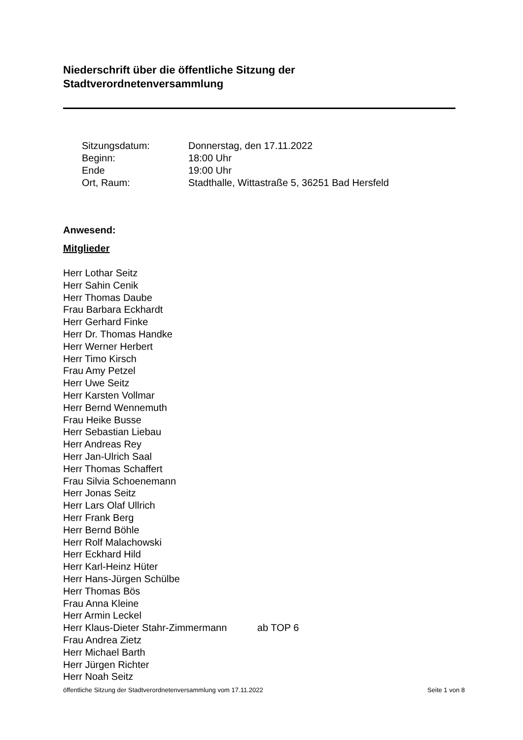Niederschrift über die öffentliche Sitzung der
Stadtverordnetenversammlung
| Sitzungsdatum: | Donnerstag, den 17.11.2022 |
| Beginn: | 18:00 Uhr |
| Ende | 19:00 Uhr |
| Ort, Raum: | Stadthalle, Wittastraße 5, 36251 Bad Hersfeld |
Anwesend:
Mitglieder
Herr Lothar Seitz
Herr Sahin Cenik
Herr Thomas Daube
Frau Barbara Eckhardt
Herr Gerhard Finke
Herr Dr. Thomas Handke
Herr Werner Herbert
Herr Timo Kirsch
Frau Amy Petzel
Herr Uwe Seitz
Herr Karsten Vollmar
Herr Bernd Wennemuth
Frau Heike Busse
Herr Sebastian Liebau
Herr Andreas Rey
Herr Jan-Ulrich Saal
Herr Thomas Schaffert
Frau Silvia Schoenemann
Herr Jonas Seitz
Herr Lars Olaf Ullrich
Herr Frank Berg
Herr Bernd Böhle
Herr Rolf Malachowski
Herr Eckhard Hild
Herr Karl-Heinz Hüter
Herr Hans-Jürgen Schülbe
Herr Thomas Bös
Frau Anna Kleine
Herr Armin Leckel
Herr Klaus-Dieter Stahr-Zimmermann ab TOP 6
Frau Andrea Zietz
Herr Michael Barth
Herr Jürgen Richter
Herr Noah Seitz
öffentliche Sitzung der Stadtverordnetenversammlung vom 17.11.2022 Seite 1 von 8